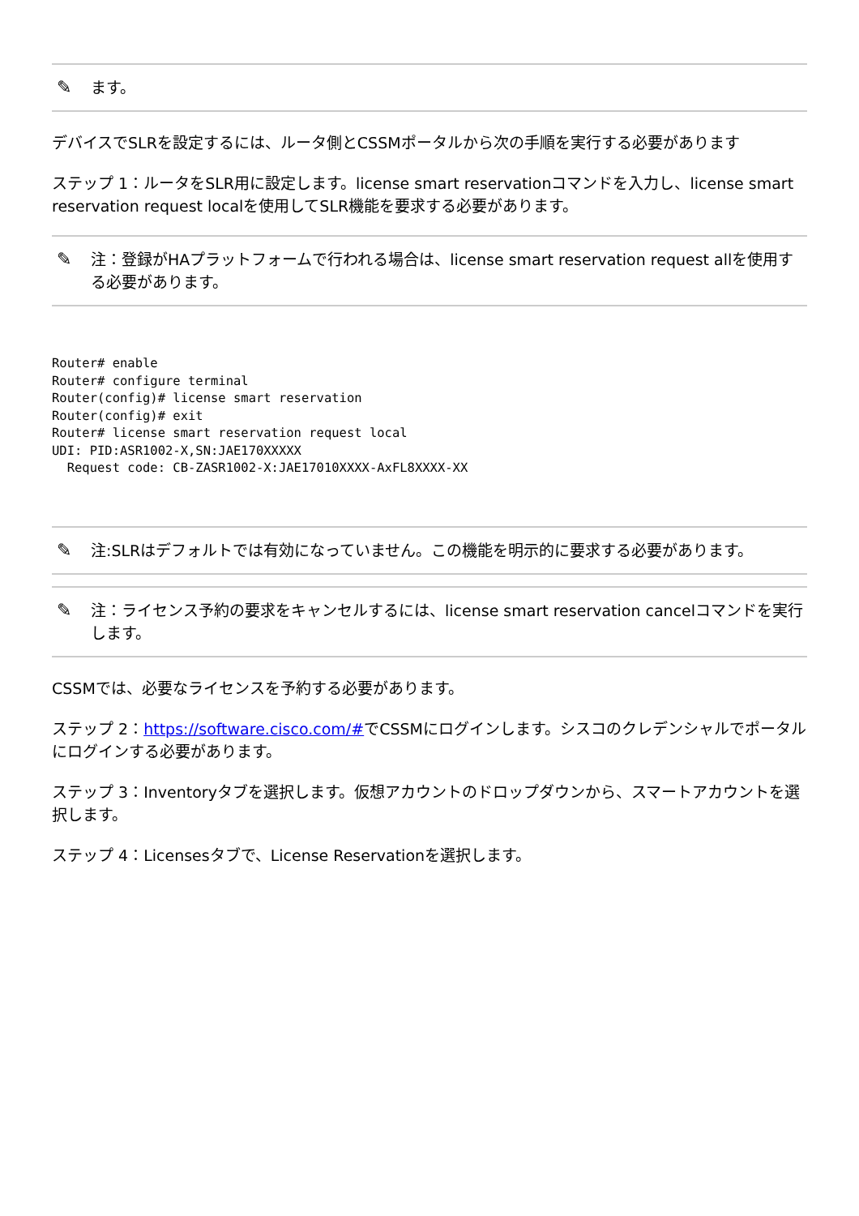✎ ます。
デバイスでSLRを設定するには、ルータ側とCSSMポータルから次の手順を実行する必要があります
ステップ 1：ルータをSLR用に設定します。license smart reservationコマンドを入力し、license smart reservation request localを使用してSLR機能を要求する必要があります。
✎ 注：登録がHAプラットフォームで行われる場合は、license smart reservation request allを使用する必要があります。
Router# enable
Router# configure terminal
Router(config)# license smart reservation
Router(config)# exit
Router# license smart reservation request local
UDI: PID:ASR1002-X,SN:JAE170XXXXX
  Request code: CB-ZASR1002-X:JAE17010XXXX-AxFL8XXXX-XX
✎ 注:SLRはデフォルトでは有効になっていません。この機能を明示的に要求する必要があります。
✎ 注：ライセンス予約の要求をキャンセルするには、license smart reservation cancelコマンドを実行します。
CSSMでは、必要なライセンスを予約する必要があります。
ステップ 2：https://software.cisco.com/#でCSSMにログインします。シスコのクレデンシャルでポータルにログインする必要があります。
ステップ 3：Inventoryタブを選択します。仮想アカウントのドロップダウンから、スマートアカウントを選択します。
ステップ 4：Licensesタブで、License Reservationを選択します。